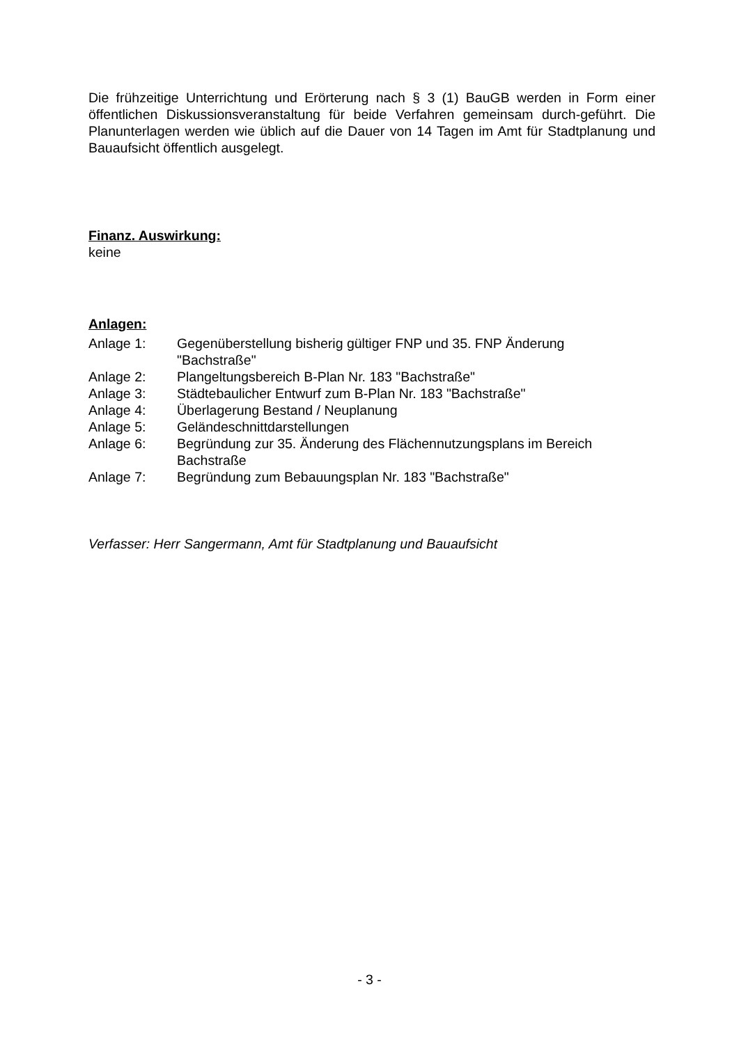Die frühzeitige Unterrichtung und Erörterung nach § 3 (1) BauGB werden in Form einer öffentlichen Diskussionsveranstaltung für beide Verfahren gemeinsam durch-geführt. Die Planunterlagen werden wie üblich auf die Dauer von 14 Tagen im Amt für Stadtplanung und Bauaufsicht öffentlich ausgelegt.
Finanz. Auswirkung:
keine
Anlagen:
| Anlage 1: | Gegenüberstellung bisherig gültiger FNP und 35. FNP Änderung "Bachstraße" |
| Anlage 2: | Plangeltungsbereich B-Plan Nr. 183 "Bachstraße" |
| Anlage 3: | Städtebaulicher Entwurf zum B-Plan Nr. 183 "Bachstraße" |
| Anlage 4: | Überlagerung Bestand / Neuplanung |
| Anlage 5: | Geländeschnittdarstellungen |
| Anlage 6: | Begründung zur 35. Änderung des Flächennutzungsplans im Bereich Bachstraße |
| Anlage 7: | Begründung zum Bebauungsplan Nr. 183 "Bachstraße" |
Verfasser: Herr Sangermann, Amt für Stadtplanung und Bauaufsicht
- 3 -